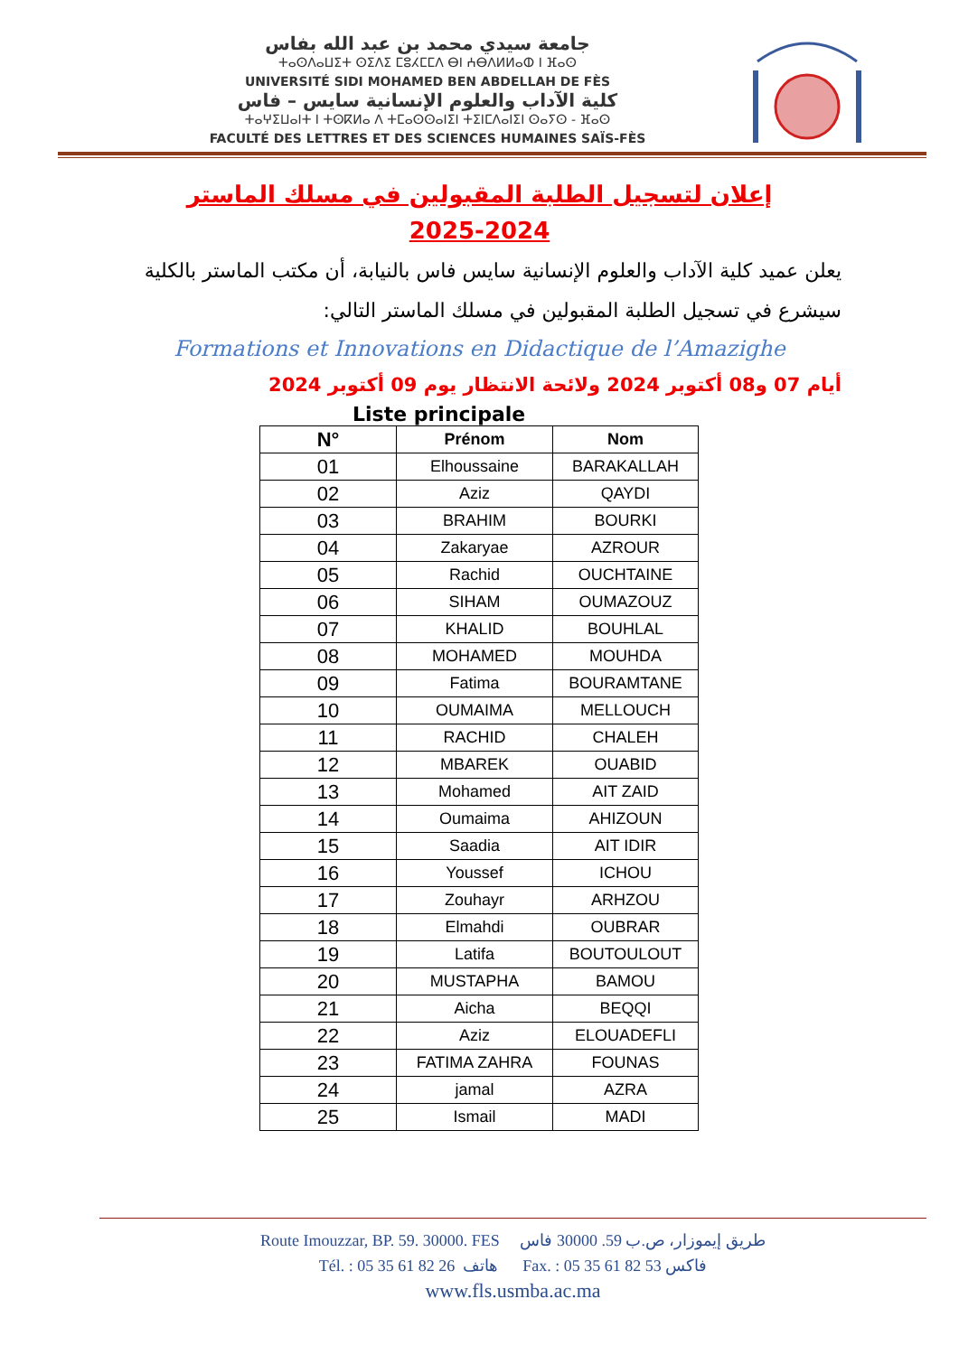جامعة سيدي محمد بن عبد الله بفاس
ⵜⴰⵙⴷⴰⵡⵉⵜ ⵙⵉⴷⵉ ⵎⵓⵃⵎⵎⴷ ⴱⵏ ⵄⴱⴷⵍⵍⴰⵀ ⵏ ⴼⴰⵙ
UNIVERSITÉ SIDI MOHAMED BEN ABDELLAH DE FÈS
كلية الآداب والعلوم الإنسانية سايس – فاس
ⵜⴰⵖⵉⵡⴰⵏⵜ ⵏ ⵜⵙⴽⵍⴰ ⴷ ⵜⵎⴰⵙⵙⴰⵏⵉⵏ ⵜⵉⵏⵎⴷⴰⵏⵉⵏ ⵙⴰⵢⵙ - ⴼⴰⵙ
FACULTÉ DES LETTRES ET DES SCIENCES HUMAINES SAÏS-FÈS
إعلان لتسجيل الطلبة المقبولين في مسلك الماستر
2025-2024
يعلن عميد كلية الآداب والعلوم الإنسانية سايس فاس بالنيابة، أن مكتب الماستر بالكلية سيشرع في تسجيل الطلبة المقبولين في مسلك الماستر التالي:
Formations et Innovations en Didactique de l’Amazighe
أيام 07 و08 أكتوبر 2024 ولائحة الانتظار يوم 09 أكتوبر 2024
Liste principale
| N° | Prénom | Nom |
| --- | --- | --- |
| 01 | Elhoussaine | BARAKALLAH |
| 02 | Aziz | QAYDI |
| 03 | BRAHIM | BOURKI |
| 04 | Zakaryae | AZROUR |
| 05 | Rachid | OUCHTAINE |
| 06 | SIHAM | OUMAZOUZ |
| 07 | KHALID | BOUHLAL |
| 08 | MOHAMED | MOUHDA |
| 09 | Fatima | BOURAMTANE |
| 10 | OUMAIMA | MELLOUCH |
| 11 | RACHID | CHALEH |
| 12 | MBAREK | OUABID |
| 13 | Mohamed | AIT ZAID |
| 14 | Oumaima | AHIZOUN |
| 15 | Saadia | AIT IDIR |
| 16 | Youssef | ICHOU |
| 17 | Zouhayr | ARHZOU |
| 18 | Elmahdi | OUBRAR |
| 19 | Latifa | BOUTOULOUT |
| 20 | MUSTAPHA | BAMOU |
| 21 | Aicha | BEQQI |
| 22 | Aziz | ELOUADEFLI |
| 23 | FATIMA ZAHRA | FOUNAS |
| 24 | jamal | AZRA |
| 25 | Ismail | MADI |
Route Imouzzar, BP. 59. 30000. FES طريق إيموزار، ص.ب 59. 30000 فاس
Tél. : 05 35 61 82 26 هاتف Fax. : 05 35 61 82 53 فاكس
www.fls.usmba.ac.ma